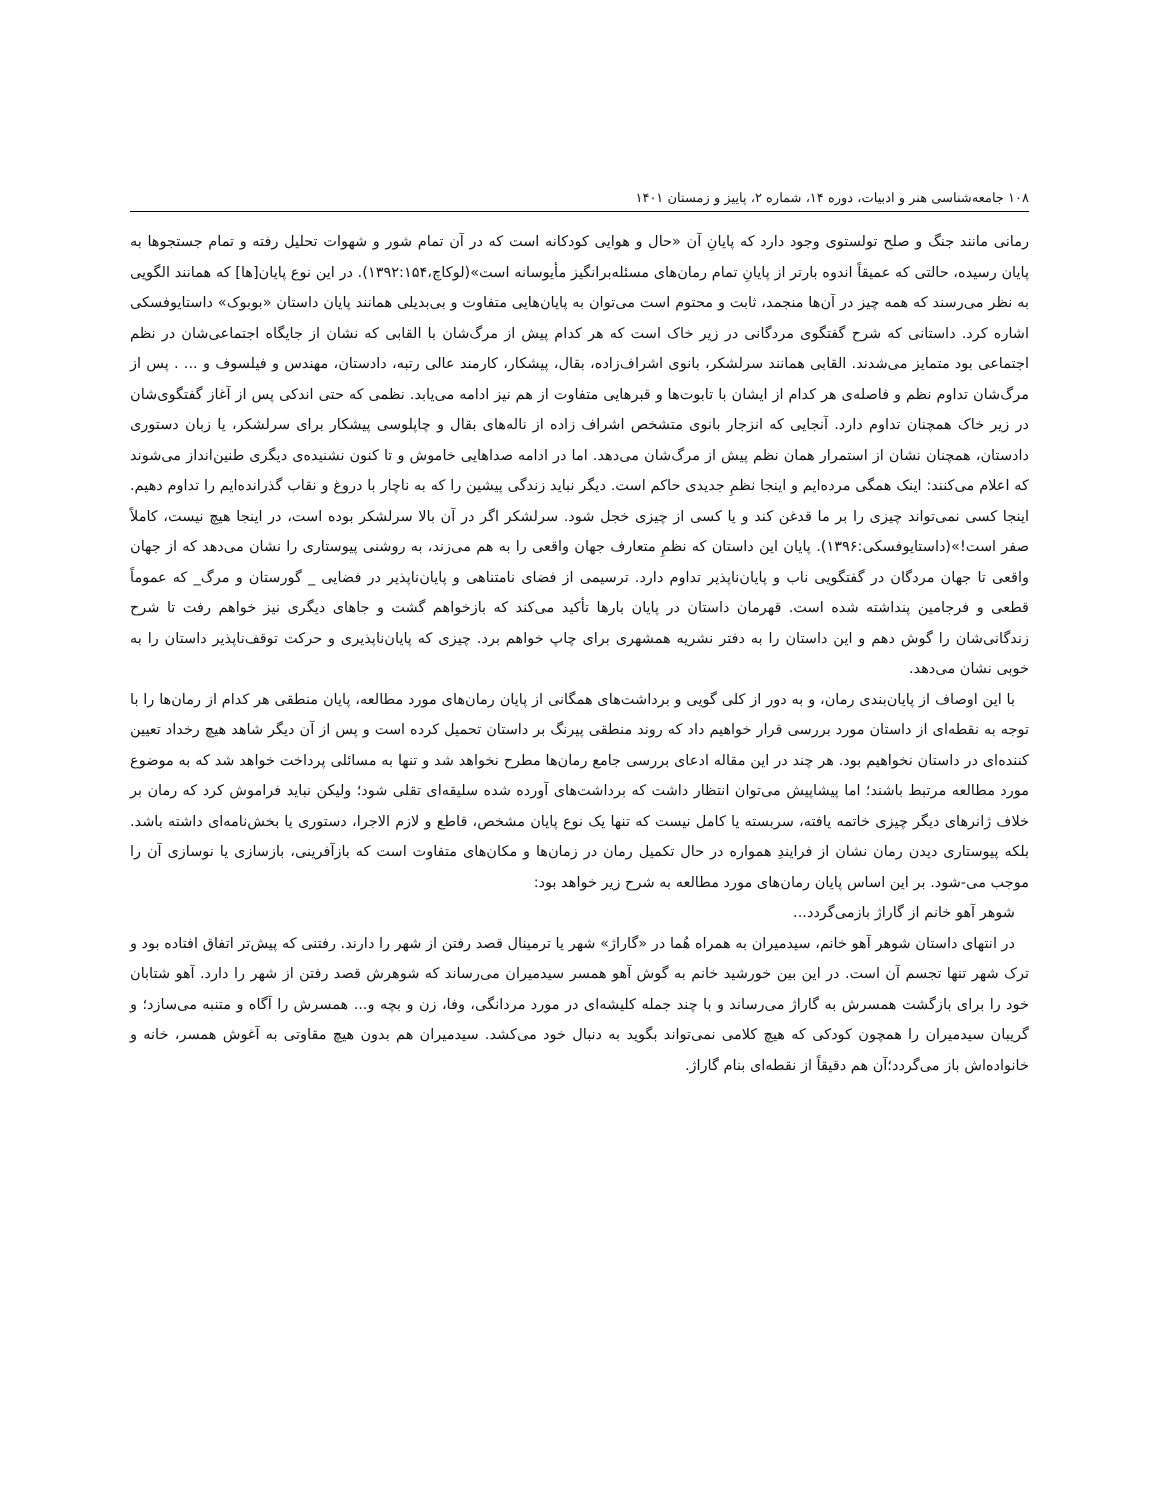۱۰۸ جامعه‌شناسی هنر و ادبیات، دوره ۱۴، شماره ۲، پاییز و زمستان ۱۴۰۱
رمانی مانند جنگ و صلح تولستوی وجود دارد که پایانِ آن «حال و هوایی کودکانه است که در آن تمام شور و شهوات تحلیل رفته و تمام جستجوها به پایان رسیده، حالتی که عمیقاً اندوه بارتر از پایانِ تمام رمان‌های مسئله‌برانگیز مأیوسانه است»(لوکاچ،۱۳۹۲:۱۵۴). در این نوع پایان[ها] که همانند الگویی به نظر می‌رسند که همه چیز در آن‌ها منجمد، ثابت و محتوم است می‌توان به پایان‌هایی متفاوت و بی‌بدیلی همانند پایان داستان «بوبوک» داستایوفسکی اشاره کرد. داستانی که شرح گفتگوی مردگانی در زیر خاک است که هر کدام پیش از مرگ‌شان با القابی که نشان از جایگاه اجتماعی‌شان در نظم اجتماعی بود متمایز می‌شدند. القابی همانند سرلشکر، بانوی اشراف‌زاده، بقال، پیشکار، کارمند عالی رتبه، دادستان، مهندس و فیلسوف و ... . پس از مرگ‌شان تداوم نظم و فاصله‌ی هر کدام از ایشان با تابوت‌ها و قبرهایی متفاوت از هم نیز ادامه می‌یابد. نظمی که حتی اندکی پس از آغاز گفتگوی‌شان در زیر خاک همچنان تداوم دارد. آنجایی که انزجار بانوی متشخص اشراف زاده از ناله‌های بقال و چاپلوسی پیشکار برای سرلشکر، یا زبان دستوری دادستان، همچنان نشان از استمرار همان نظم پیش از مرگ‌شان می‌دهد. اما در ادامه صداهایی خاموش و تا کنون نشنیده‌ی دیگری طنین‌انداز می‌شوند که اعلام می‌کنند: اینک همگی مرده‌ایم و اینجا نظمِ جدیدی حاکم است. دیگر نباید زندگی پیشین را که به ناچار با دروغ و نقاب گذرانده‌ایم را تداوم دهیم. اینجا کسی نمی‌تواند چیزی را بر ما قدغن کند و یا کسی از چیزی خجل شود. سرلشکر اگر در آن بالا سرلشکر بوده است، در اینجا هیچ نیست، کاملاً صفر است!»(داستایوفسکی:۱۳۹۶). پایان این داستان که نظمِ متعارف جهان واقعی را به هم می‌زند، به روشنی پیوستاری را نشان می‌دهد که از جهان واقعی تا جهان مردگان در گفتگویی ناب و پایان‌ناپذیر تداوم دارد. ترسیمی از فضای نامتناهی و پایان‌ناپذیر در فضایی _ گورستان و مرگ_ که عموماً قطعی و فرجامین پنداشته شده است. قهرمان داستان در پایان بارها تأکید می‌کند که بازخواهم گشت و جاهای دیگری نیز خواهم رفت تا شرح زندگانی‌شان را گوش دهم و این داستان را به دفتر نشریه همشهری برای چاپ خواهم برد. چیزی که پایان‌ناپذیری و حرکت توقف‌ناپذیر داستان را به خوبی نشان می‌دهد.
با این اوصاف از پایان‌بندی رمان، و به دور از کلی گویی و برداشت‌های همگانی از پایان رمان‌های مورد مطالعه، پایان منطقی هر کدام از رمان‌ها را با توجه به نقطه‌ای از داستان مورد بررسی قرار خواهیم داد که روند منطقی پیرنگ بر داستان تحمیل کرده است و پس از آن دیگر شاهد هیچ رخداد تعیین کننده‌ای در داستان نخواهیم بود. هر چند در این مقاله ادعای بررسی جامع رمان‌ها مطرح نخواهد شد و تنها به مسائلی پرداخت خواهد شد که به موضوع مورد مطالعه مرتبط باشند؛ اما پیشاپیش می‌توان انتظار داشت که برداشت‌های آورده شده سلیقه‌ای تقلی شود؛ ولیکن نباید فراموش کرد که رمان بر خلاف ژانرهای دیگر چیزی خاتمه یافته، سربسته یا کامل نیست که تنها یک نوع پایان مشخص، قاطع و لازم الاجرا، دستوری یا بخش‌نامه‌ای داشته باشد. بلکه پیوستاری دیدن رمان نشان از فرایندِ همواره در حال تکمیل رمان در زمان‌ها و مکان‌های متفاوت است که بازآفرینی، بازسازی یا نوسازی آن را موجب می-شود. بر این اساس پایان رمان‌های مورد مطالعه به شرح زیر خواهد بود:
شوهر آهو خانم از گاراژ بازمی‌گردد...
در انتهای داستان شوهر آهو خانم، سیدمیران به همراه هُما در «گاراژ» شهر یا ترمینال قصد رفتن از شهر را دارند. رفتنی که پیش‌تر اتفاق افتاده بود و ترک شهر تنها تجسم آن است. در این بین خورشید خانم به گوش آهو همسر سیدمیران می‌رساند که شوهرش قصد رفتن از شهر را دارد. آهو شتابان خود را برای بازگشت همسرش به گاراژ می‌رساند و با چند جمله کلیشه‌ای در مورد مردانگی، وفا، زن و بچه و... همسرش را آگاه و متنبه می‌سازد؛ و گریبان سیدمیران را همچون کودکی که هیچ کلامی نمی‌تواند بگوید به دنبال خود می‌کشد. سیدمیران هم بدون هیچ مقاوتی به آغوش همسر، خانه و خانواده‌اش باز می‌گردد؛آن هم دقیقاً از نقطه‌ای بنام گاراژ.